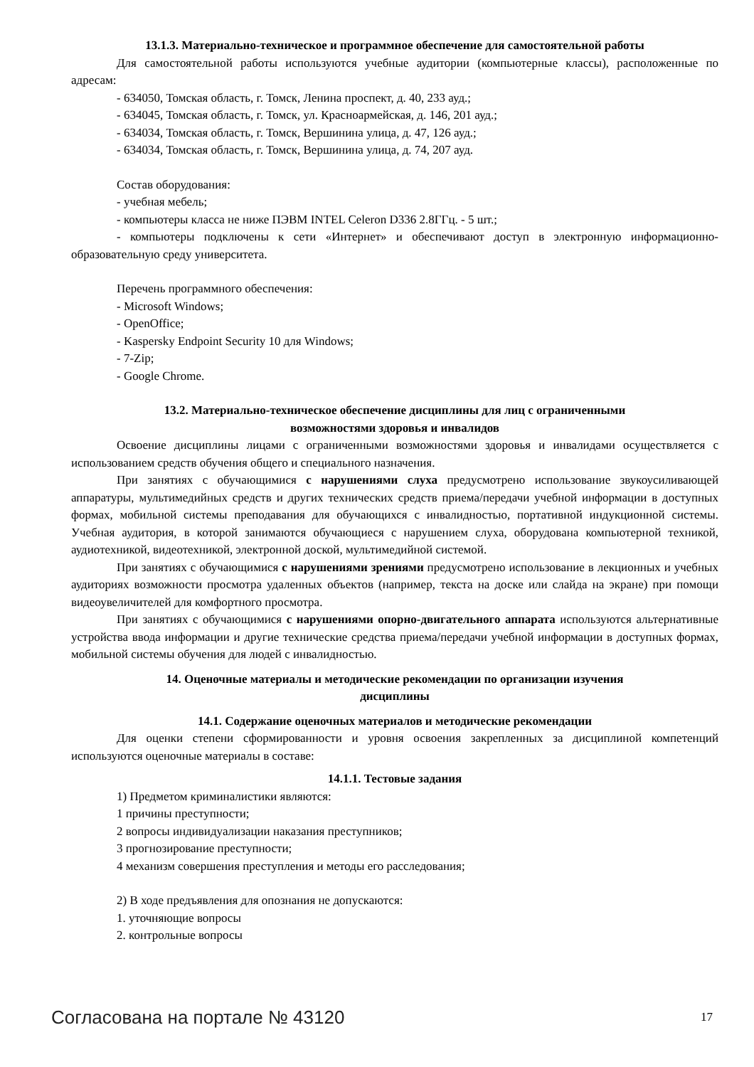13.1.3. Материально-техническое и программное обеспечение для самостоятельной работы
Для самостоятельной работы используются учебные аудитории (компьютерные классы), расположенные по адресам:
- 634050, Томская область, г. Томск, Ленина проспект, д. 40, 233 ауд.;
- 634045, Томская область, г. Томск, ул. Красноармейская, д. 146, 201 ауд.;
- 634034, Томская область, г. Томск, Вершинина улица, д. 47, 126 ауд.;
- 634034, Томская область, г. Томск, Вершинина улица, д. 74, 207 ауд.
Состав оборудования:
- учебная мебель;
- компьютеры класса не ниже ПЭВМ INTEL Celeron D336 2.8ГГц. - 5 шт.;
- компьютеры подключены к сети «Интернет» и обеспечивают доступ в электронную информационно-образовательную среду университета.
Перечень программного обеспечения:
- Microsoft Windows;
- OpenOffice;
- Kaspersky Endpoint Security 10 для Windows;
- 7-Zip;
- Google Chrome.
13.2. Материально-техническое обеспечение дисциплины для лиц с ограниченными
возможностями здоровья и инвалидов
Освоение дисциплины лицами с ограниченными возможностями здоровья и инвалидами осуществляется с использованием средств обучения общего и специального назначения.
При занятиях с обучающимися с нарушениями слуха предусмотрено использование звукоусиливающей аппаратуры, мультимедийных средств и других технических средств приема/передачи учебной информации в доступных формах, мобильной системы преподавания для обучающихся с инвалидностью, портативной индукционной системы. Учебная аудитория, в которой занимаются обучающиеся с нарушением слуха, оборудована компьютерной техникой, аудиотехникой, видеотехникой, электронной доской, мультимедийной системой.
При занятиях с обучающимися с нарушениями зрениями предусмотрено использование в лекционных и учебных аудиториях возможности просмотра удаленных объектов (например, текста на доске или слайда на экране) при помощи видеоувеличителей для комфортного просмотра.
При занятиях с обучающимися с нарушениями опорно-двигательного аппарата используются альтернативные устройства ввода информации и другие технические средства приема/передачи учебной информации в доступных формах, мобильной системы обучения для людей с инвалидностью.
14. Оценочные материалы и методические рекомендации по организации изучения
дисциплины
14.1. Содержание оценочных материалов и методические рекомендации
Для оценки степени сформированности и уровня освоения закрепленных за дисциплиной компетенций используются оценочные материалы в составе:
14.1.1. Тестовые задания
1) Предметом криминалистики являются:
1 причины преступности;
2 вопросы индивидуализации наказания преступников;
3 прогнозирование преступности;
4 механизм совершения преступления и методы его расследования;
2) В ходе предъявления для опознания не допускаются:
1. уточняющие вопросы
2. контрольные вопросы
Согласована на портале № 43120 17